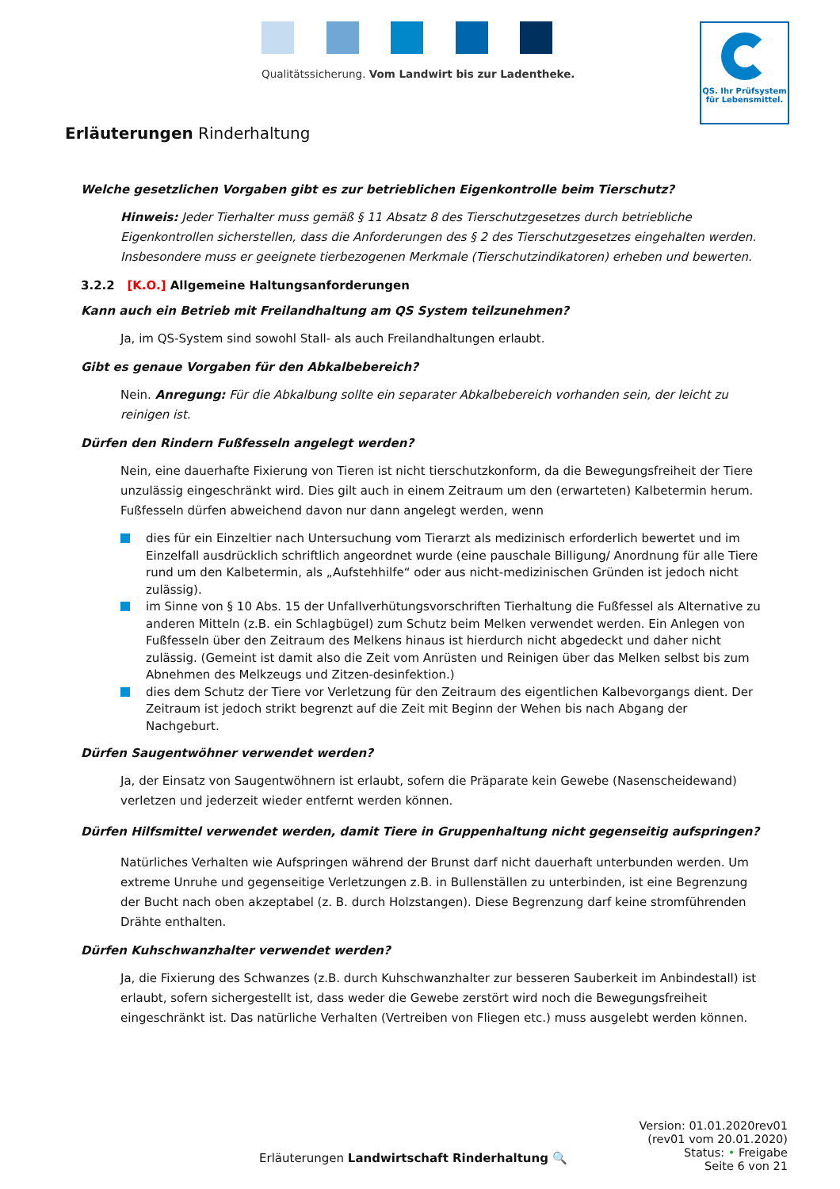Qualitätssicherung. Vom Landwirt bis zur Ladentheke.
QS. Ihr Prüfsystem
für Lebensmittel.
Erläuterungen Rinderhaltung
Welche gesetzlichen Vorgaben gibt es zur betrieblichen Eigenkontrolle beim Tierschutz?
Hinweis: Jeder Tierhalter muss gemäß § 11 Absatz 8 des Tierschutzgesetzes durch betriebliche Eigenkontrollen sicherstellen, dass die Anforderungen des § 2 des Tierschutzgesetzes eingehalten werden. Insbesondere muss er geeignete tierbezogenen Merkmale (Tierschutzindikatoren) erheben und bewerten.
3.2.2 [K.O.] Allgemeine Haltungsanforderungen
Kann auch ein Betrieb mit Freilandhaltung am QS System teilzunehmen?
Ja, im QS-System sind sowohl Stall- als auch Freilandhaltungen erlaubt.
Gibt es genaue Vorgaben für den Abkalbebereich?
Nein. Anregung: Für die Abkalbung sollte ein separater Abkalbebereich vorhanden sein, der leicht zu reinigen ist.
Dürfen den Rindern Fußfesseln angelegt werden?
Nein, eine dauerhafte Fixierung von Tieren ist nicht tierschutzkonform, da die Bewegungsfreiheit der Tiere unzulässig eingeschränkt wird. Dies gilt auch in einem Zeitraum um den (erwarteten) Kalbetermin herum. Fußfesseln dürfen abweichend davon nur dann angelegt werden, wenn
dies für ein Einzeltier nach Untersuchung vom Tierarzt als medizinisch erforderlich bewertet und im Einzelfall ausdrücklich schriftlich angeordnet wurde (eine pauschale Billigung/ Anordnung für alle Tiere rund um den Kalbetermin, als „Aufstehhilfe“ oder aus nicht-medizinischen Gründen ist jedoch nicht zulässig).
im Sinne von § 10 Abs. 15 der Unfallverhütungsvorschriften Tierhaltung die Fußfessel als Alternative zu anderen Mitteln (z.B. ein Schlagbügel) zum Schutz beim Melken verwendet werden. Ein Anlegen von Fußfesseln über den Zeitraum des Melkens hinaus ist hierdurch nicht abgedeckt und daher nicht zulässig. (Gemeint ist damit also die Zeit vom Anrüsten und Reinigen über das Melken selbst bis zum Abnehmen des Melkzeugs und Zitzen-desinfektion.)
dies dem Schutz der Tiere vor Verletzung für den Zeitraum des eigentlichen Kalbevorgangs dient. Der Zeitraum ist jedoch strikt begrenzt auf die Zeit mit Beginn der Wehen bis nach Abgang der Nachgeburt.
Dürfen Saugentwöhner verwendet werden?
Ja, der Einsatz von Saugentwöhnern ist erlaubt, sofern die Präparate kein Gewebe (Nasenscheidewand) verletzen und jederzeit wieder entfernt werden können.
Dürfen Hilfsmittel verwendet werden, damit Tiere in Gruppenhaltung nicht gegenseitig aufspringen?
Natürliches Verhalten wie Aufspringen während der Brunst darf nicht dauerhaft unterbunden werden. Um extreme Unruhe und gegenseitige Verletzungen z.B. in Bullenställen zu unterbinden, ist eine Begrenzung der Bucht nach oben akzeptabel (z. B. durch Holzstangen). Diese Begrenzung darf keine stromführenden Drähte enthalten.
Dürfen Kuhschwanzhalter verwendet werden?
Ja, die Fixierung des Schwanzes (z.B. durch Kuhschwanzhalter zur besseren Sauberkeit im Anbindestall) ist erlaubt, sofern sichergestellt ist, dass weder die Gewebe zerstört wird noch die Bewegungsfreiheit eingeschränkt ist. Das natürliche Verhalten (Vertreiben von Fliegen etc.) muss ausgelebt werden können.
Erläuterungen Landwirtschaft Rinderhaltung 🔍
Version: 01.01.2020rev01
(rev01 vom 20.01.2020)
Status: • Freigabe
Seite 6 von 21